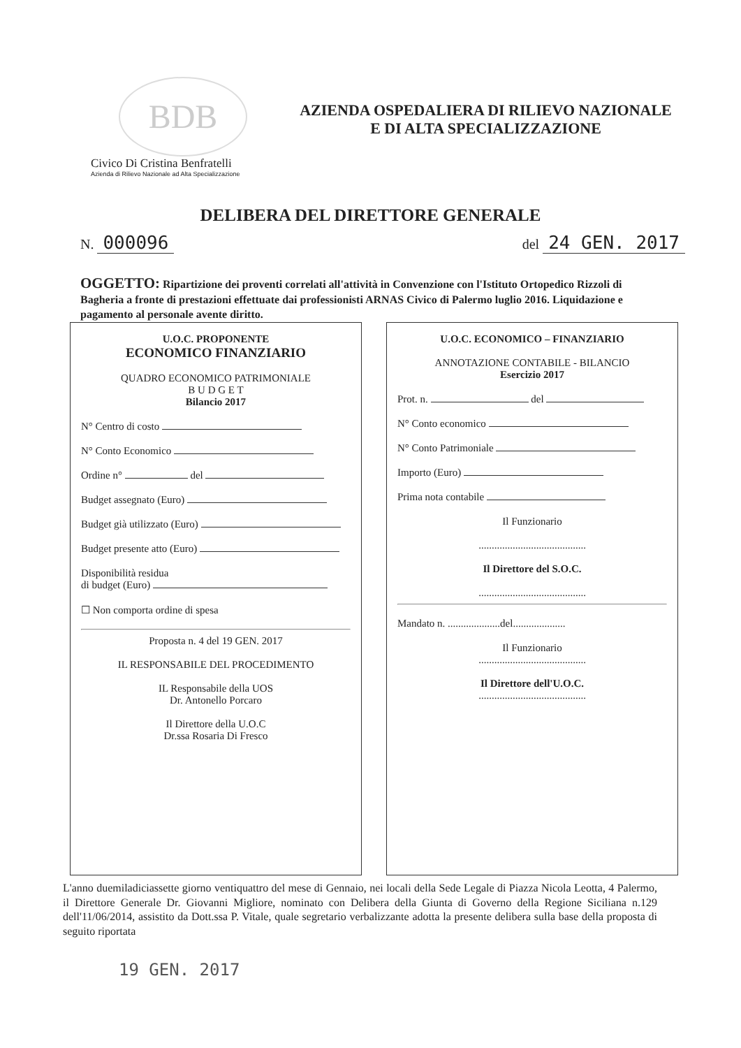BDB
Civico Di Cristina Benfratelli
Azienda di Rilievo Nazionale ad Alta Specializzazione
AZIENDA OSPEDALIERA DI RILIEVO NAZIONALE
E DI ALTA SPECIALIZZAZIONE
DELIBERA DEL DIRETTORE GENERALE
N. 000096
del 24 GEN. 2017
OGGETTO: Ripartizione dei proventi correlati all'attività in Convenzione con l'Istituto Ortopedico Rizzoli di Bagheria a fronte di prestazioni effettuate dai professionisti ARNAS Civico di Palermo luglio 2016. Liquidazione e pagamento al personale avente diritto.
U.O.C. PROPONENTE
ECONOMICO FINANZIARIO
QUADRO ECONOMICO PATRIMONIALE
B U D G E T
Bilancio 2017
N° Centro di costo
N° Conto Economico
Ordine n° del
Budget assegnato (Euro)
Budget già utilizzato (Euro)
Budget presente atto (Euro)
Disponibilità residua
di budget (Euro)
☐ Non comporta ordine di spesa
Proposta n. 4 del 19 GEN. 2017
IL RESPONSABILE DEL PROCEDIMENTO
IL Responsabile della UOS
Dr. Antonello Porcaro
Il Direttore della U.O.C
Dr.ssa Rosaria Di Fresco
U.O.C. ECONOMICO – FINANZIARIO
ANNOTAZIONE CONTABILE - BILANCIO
Esercizio 2017
Prot. n. del
N° Conto economico
N° Conto Patrimoniale
Importo (Euro)
Prima nota contabile
Il Funzionario
.........................................
Il Direttore del S.O.C.
.........................................
Mandato n. ....................del....................
Il Funzionario
.........................................
Il Direttore dell'U.O.C.
.........................................
L'anno duemiladiciassette giorno ventiquattro del mese di Gennaio, nei locali della Sede Legale di Piazza Nicola Leotta, 4 Palermo, il Direttore Generale Dr. Giovanni Migliore, nominato con Delibera della Giunta di Governo della Regione Siciliana n.129 dell'11/06/2014, assistito da Dott.ssa P. Vitale, quale segretario verbalizzante adotta la presente delibera sulla base della proposta di seguito riportata
19 GEN. 2017